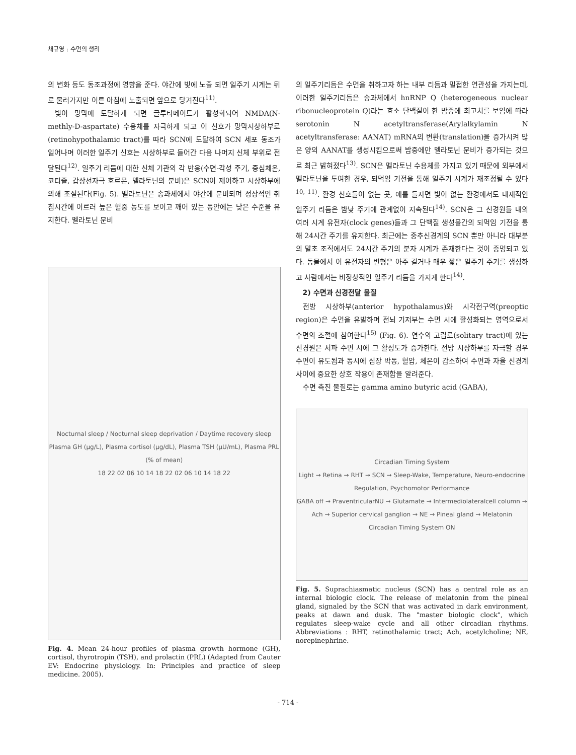채규영 : 수면의 생리
의 변화 등도 동조과정에 영향을 준다. 야간에 빛에 노출 되면 일주기 시계는 뒤로 물러가지만 이른 아침에 노출되면 앞으로 당겨진다<sup>11)</sup>.
빛이 망막에 도달하게 되면 글루타메이트가 활성화되어 NMDA(N-methly-D-aspartate) 수용체를 자극하게 되고 이 신호가 망막시상하부로(retinohypothalamic tract)를 따라 SCN에 도달하여 SCN 세포 동조가 일어나며 이러한 일주기 신호는 시상하부로 들어간 다음 나머지 신체 부위로 전달된다<sup>12)</sup>. 일주기 리듬에 대한 신체 기관의 각 반응(수면-각성 주기, 중심체온, 코티졸, 갑상선자극 호르몬, 멜라토닌의 분비)은 SCN이 제어하고 시상하부에 의해 조절된다(Fig. 5). 멜라토닌은 송과체에서 야간에 분비되며 정상적인 취침시간에 이르러 높은 혈중 농도를 보이고 깨어 있는 동안에는 낮은 수준을 유지한다. 멜라토닌 분비
Nocturnal sleep / Nocturnal sleep deprivation / Daytime recovery sleep
Plasma GH (μg/L), Plasma cortisol (μg/dL), Plasma TSH (μU/mL), Plasma PRL (% of mean)
18 22 02 06 10 14 18 22 02 06 10 14 18 22
Fig. 4. Mean 24-hour profiles of plasma growth hormone (GH), cortisol, thyrotropin (TSH), and prolactin (PRL) (Adapted from Cauter EV: Endocrine physiology. In: Principles and practice of sleep medicine. 2005).
의 일주기리듬은 수면을 취하고자 하는 내부 리듬과 밀접한 연관성을 가지는데, 이러한 일주기리듬은 송과체에서 hnRNP Q (heterogeneous nuclear ribonucleoprotein Q)라는 효소 단백질이 한 밤중에 최고치를 보임에 따라 serotonin N acetyltrans­ferase(Arylalkylamin N acetyltransferase: AANAT) mRNA의 변환(translation)을 증가시켜 많은 양의 AANAT를 생성시킴으로써 밤중에만 멜라토닌 분비가 증가되는 것으로 최근 밝혀졌다<sup>13)</sup>. SCN은 멜라토닌 수용체를 가지고 있기 때문에 외부에서 멜라토닌을 투여한 경우, 되먹임 기전을 통해 일주기 시계가 재조정될 수 있다<sup>10, 11)</sup>. 환경 신호들이 없는 곳, 예를 들자면 빛이 없는 환경에서도 내재적인 일주기 리듬은 밤낮 주기에 관계없이 지속된다<sup>14)</sup>. SCN은 그 신경원들 내의 여러 시계 유전자(clock genes)들과 그 단백질 생성물간의 되먹임 기전을 통해 24시간 주기를 유지한다. 최근에는 중추신경계의 SCN 뿐만 아니라 대부분의 말초 조직에서도 24시간 주기의 분자 시계가 존재한다는 것이 증명되고 있다. 동물에서 이 유전자의 변형은 아주 길거나 매우 짧은 일주기 주기를 생성하고 사람에서는 비정상적인 일주기 리듬을 가지게 한다<sup>14)</sup>.
2) 수면과 신경전달 물질
전방 시상하부(anterior hypothalamus)와 시각전구역(preoptic region)은 수면을 유발하며 전뇌 기저부는 수면 시에 활성화되는 영역으로서 수면의 조절에 참여한다<sup>15)</sup> (Fig. 6). 연수의 고립로(solitary tract)에 있는 신경원은 서파 수면 시에 그 활성도가 증가한다. 전방 시상하부를 자극할 경우 수면이 유도됨과 동시에 심장 박동, 혈압, 체온이 감소하여 수면과 자율 신경계 사이에 중요한 상호 작용이 존재함을 알려준다.
수면 촉진 물질로는 gamma amino butyric acid (GABA),
Circadian Timing System
Light → Retina → RHT → SCN → Sleep-Wake, Temperature, Neuro-endocrine Regulation, Psychomotor Performance
GABA off → PraventricularNU → Glutamate → Intermediolateralcell column → Ach → Superior cervical ganglion → NE → Pineal gland → Melatonin
Circadian Timing System ON
Fig. 5. Suprachiasmatic nucleus (SCN) has a central role as an internal biologic clock. The release of melatonin from the pineal gland, signaled by the SCN that was activated in dark environment, peaks at dawn and dusk. The "master biologic clock", which regulates sleep-wake cycle and all other circadian rhythms. Abbreviations : RHT, retinothalamic tract; Ach, acetylcholine; NE, norepinephrine.
- 714 -